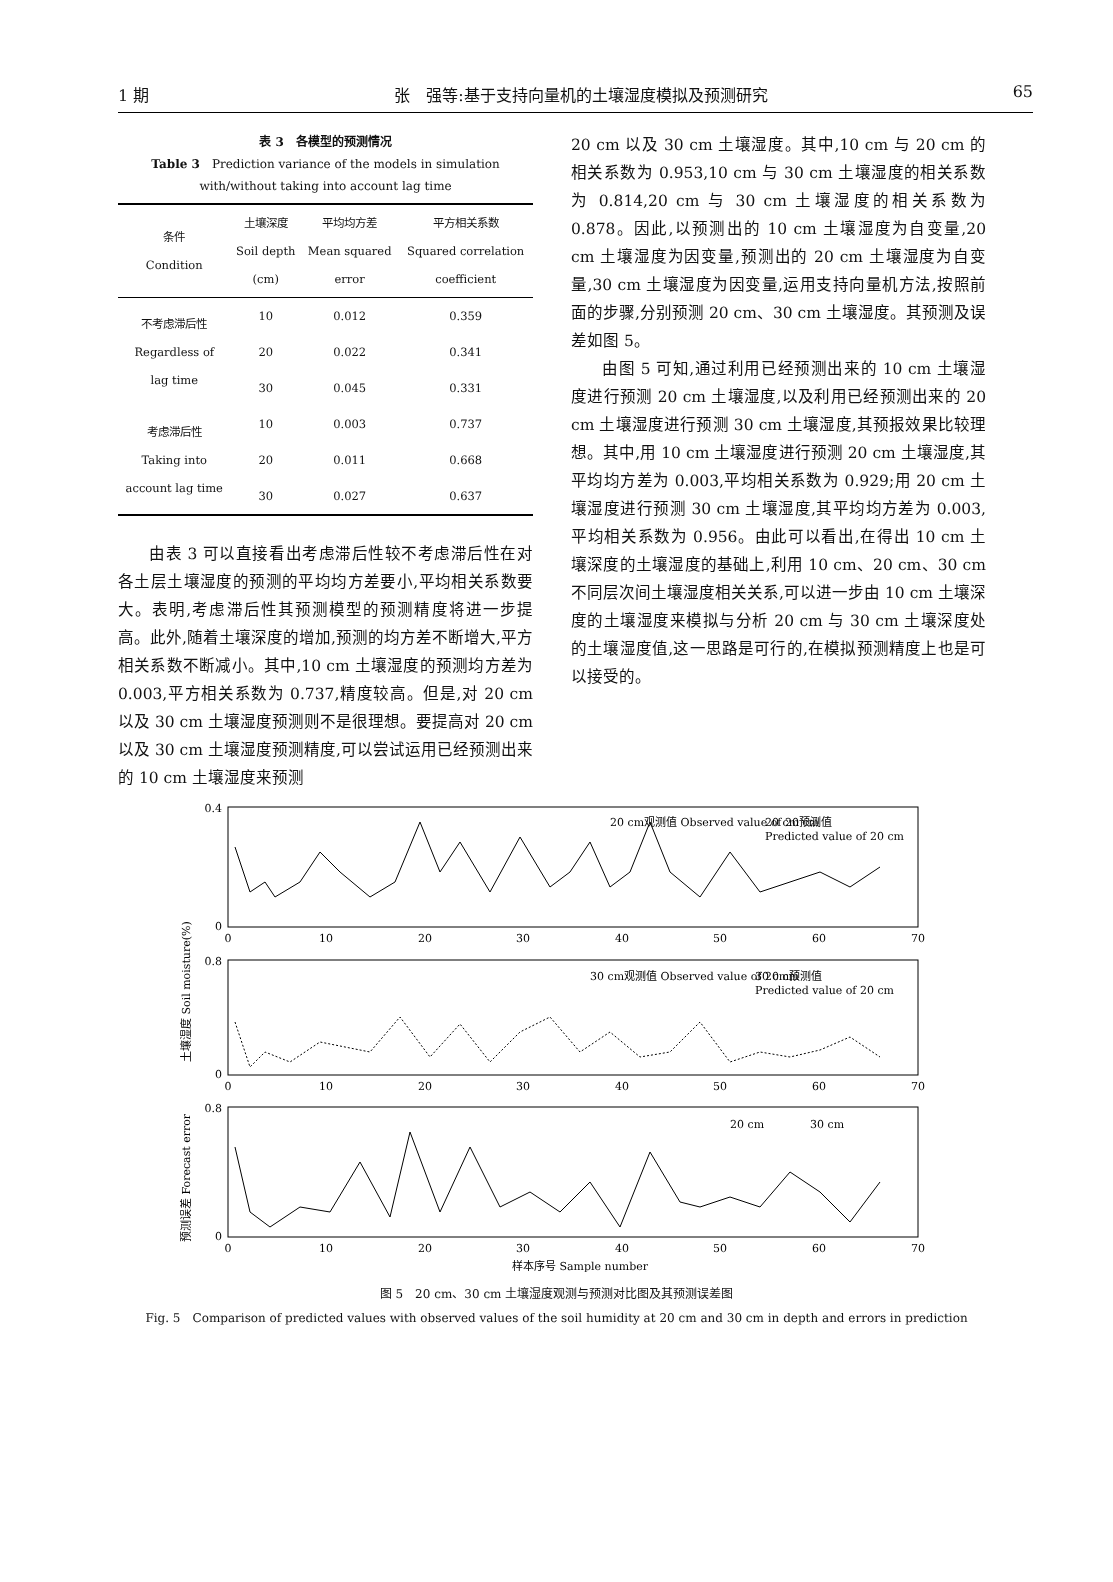1 期 张　强等:基于支持向量机的土壤湿度模拟及预测研究 65
表 3　各模型的预测情况
Table 3　Prediction variance of the models in simulation
with/without taking into account lag time
| 条件 Condition | 土壤深度 Soil depth (cm) | 平均均方差 Mean squared error | 平方相关系数 Squared correlation coefficient |
| --- | --- | --- | --- |
| 不考虑滞后性 Regardless of lag time | 10 | 0.012 | 0.359 |
| | 20 | 0.022 | 0.341 |
| | 30 | 0.045 | 0.331 |
| 考虑滞后性 Taking into account lag time | 10 | 0.003 | 0.737 |
| | 20 | 0.011 | 0.668 |
| | 30 | 0.027 | 0.637 |
由表 3 可以直接看出考虑滞后性较不考虑滞后性在对各土层土壤湿度的预测的平均均方差要小,平均相关系数要大。表明,考虑滞后性其预测模型的预测精度将进一步提高。此外,随着土壤深度的增加,预测的均方差不断增大,平方相关系数不断减小。其中,10 cm 土壤湿度的预测均方差为 0.003,平方相关系数为 0.737,精度较高。但是,对 20 cm 以及 30 cm 土壤湿度预测则不是很理想。要提高对 20 cm 以及 30 cm 土壤湿度预测精度,可以尝试运用已经预测出来的 10 cm 土壤湿度来预测
20 cm 以及 30 cm 土壤湿度。其中,10 cm 与 20 cm 的相关系数为 0.953,10 cm 与 30 cm 土壤湿度的相关系数为 0.814,20 cm 与 30 cm 土壤湿度的相关系数为 0.878。因此,以预测出的 10 cm 土壤湿度为自变量,20 cm 土壤湿度为因变量,预测出的 20 cm 土壤湿度为自变量,30 cm 土壤湿度为因变量,运用支持向量机方法,按照前面的步骤,分别预测 20 cm、30 cm 土壤湿度。其预测及误差如图 5。
由图 5 可知,通过利用已经预测出来的 10 cm 土壤湿度进行预测 20 cm 土壤湿度,以及利用已经预测出来的 20 cm 土壤湿度进行预测 30 cm 土壤湿度,其预报效果比较理想。其中,用 10 cm 土壤湿度进行预测 20 cm 土壤湿度,其平均均方差为 0.003,平均相关系数为 0.929;用 20 cm 土壤湿度进行预测 30 cm 土壤湿度,其平均均方差为 0.003,平均相关系数为 0.956。由此可以看出,在得出 10 cm 土壤深度的土壤湿度的基础上,利用 10 cm、20 cm、30 cm 不同层次间土壤湿度相关关系,可以进一步由 10 cm 土壤深度的土壤湿度来模拟与分析 20 cm 与 30 cm 土壤深度处的土壤湿度值,这一思路是可行的,在模拟预测精度上也是可以接受的。
0.4
0
0.8
0
0.8
0
0
10
20
30
40
50
60
70
0
10
20
30
40
50
60
70
0
10
20
30
40
50
60
70
样本序号 Sample number
20 cm观测值 Observed value of 20 cm
20 cm预测值
Predicted value of 20 cm
30 cm观测值 Observed value of 20 cm
30 cm预测值
Predicted value of 20 cm
20 cm
30 cm
土壤湿度 Soil moisture(%)
预测误差 Forecast error
图 5　20 cm、30 cm 土壤湿度观测与预测对比图及其预测误差图
Fig. 5　Comparison of predicted values with observed values of the soil humidity at 20 cm and 30 cm in depth and errors in prediction